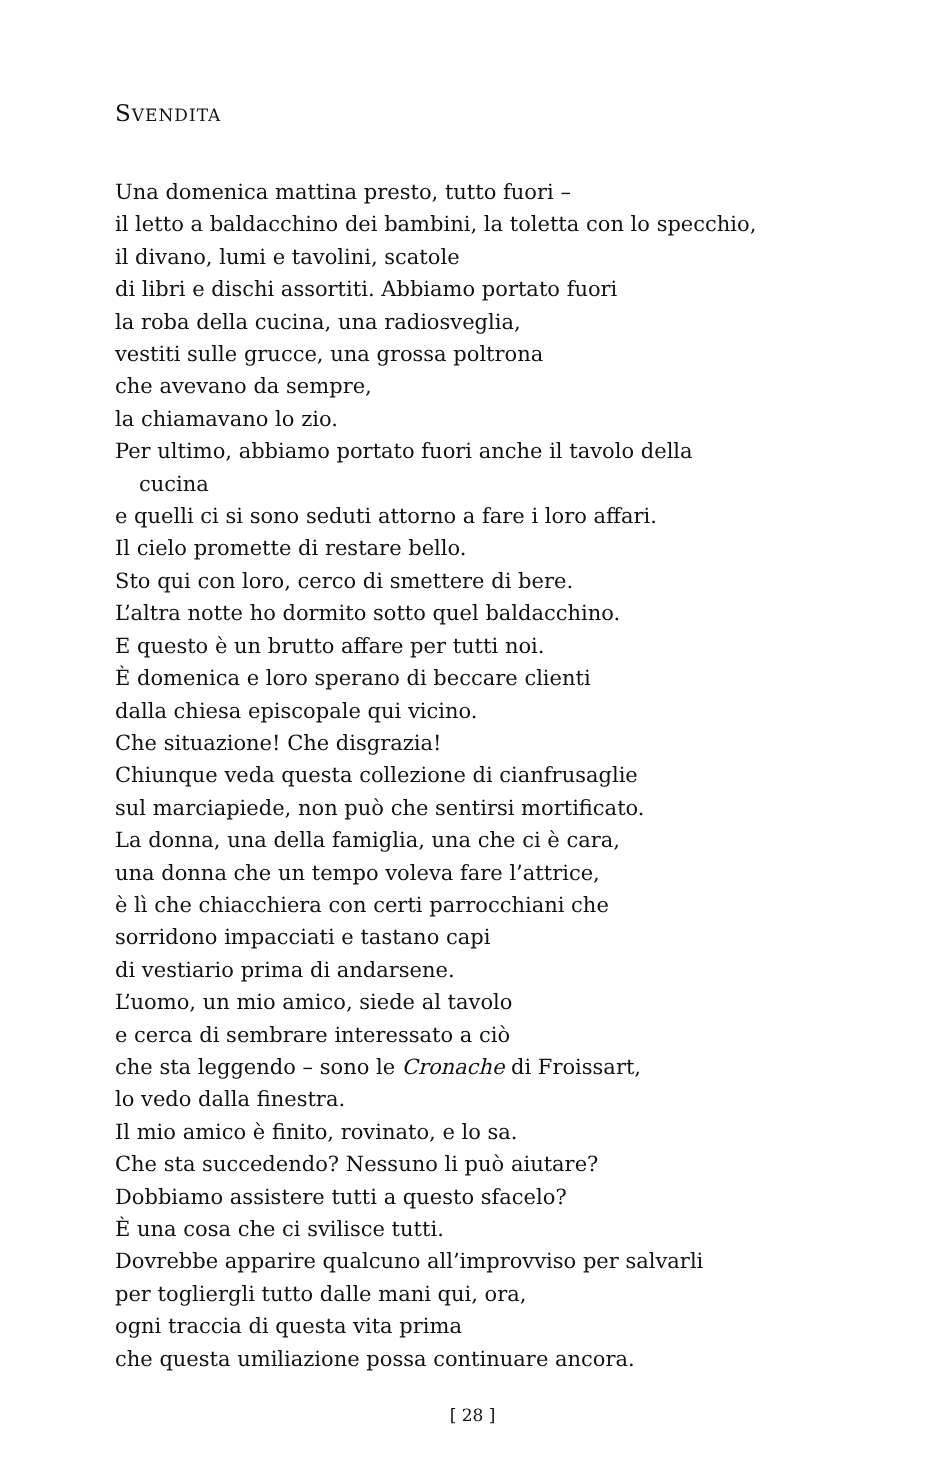SVENDITA
Una domenica mattina presto, tutto fuori –
il letto a baldacchino dei bambini, la toletta con lo specchio,
il divano, lumi e tavolini, scatole
di libri e dischi assortiti. Abbiamo portato fuori
la roba della cucina, una radiosveglia,
vestiti sulle grucce, una grossa poltrona
che avevano da sempre,
la chiamavano lo zio.
Per ultimo, abbiamo portato fuori anche il tavolo della
cucina
e quelli ci si sono seduti attorno a fare i loro affari.
Il cielo promette di restare bello.
Sto qui con loro, cerco di smettere di bere.
L’altra notte ho dormito sotto quel baldacchino.
E questo è un brutto affare per tutti noi.
È domenica e loro sperano di beccare clienti
dalla chiesa episcopale qui vicino.
Che situazione! Che disgrazia!
Chiunque veda questa collezione di cianfrusaglie
sul marciapiede, non può che sentirsi mortificato.
La donna, una della famiglia, una che ci è cara,
una donna che un tempo voleva fare l’attrice,
è lì che chiacchiera con certi parrocchiani che
sorridono impacciati e tastano capi
di vestiario prima di andarsene.
L’uomo, un mio amico, siede al tavolo
e cerca di sembrare interessato a ciò
che sta leggendo – sono le Cronache di Froissart,
lo vedo dalla finestra.
Il mio amico è finito, rovinato, e lo sa.
Che sta succedendo? Nessuno li può aiutare?
Dobbiamo assistere tutti a questo sfacelo?
È una cosa che ci svilisce tutti.
Dovrebbe apparire qualcuno all’improvviso per salvarli
per togliergli tutto dalle mani qui, ora,
ogni traccia di questa vita prima
che questa umiliazione possa continuare ancora.
[ 28 ]